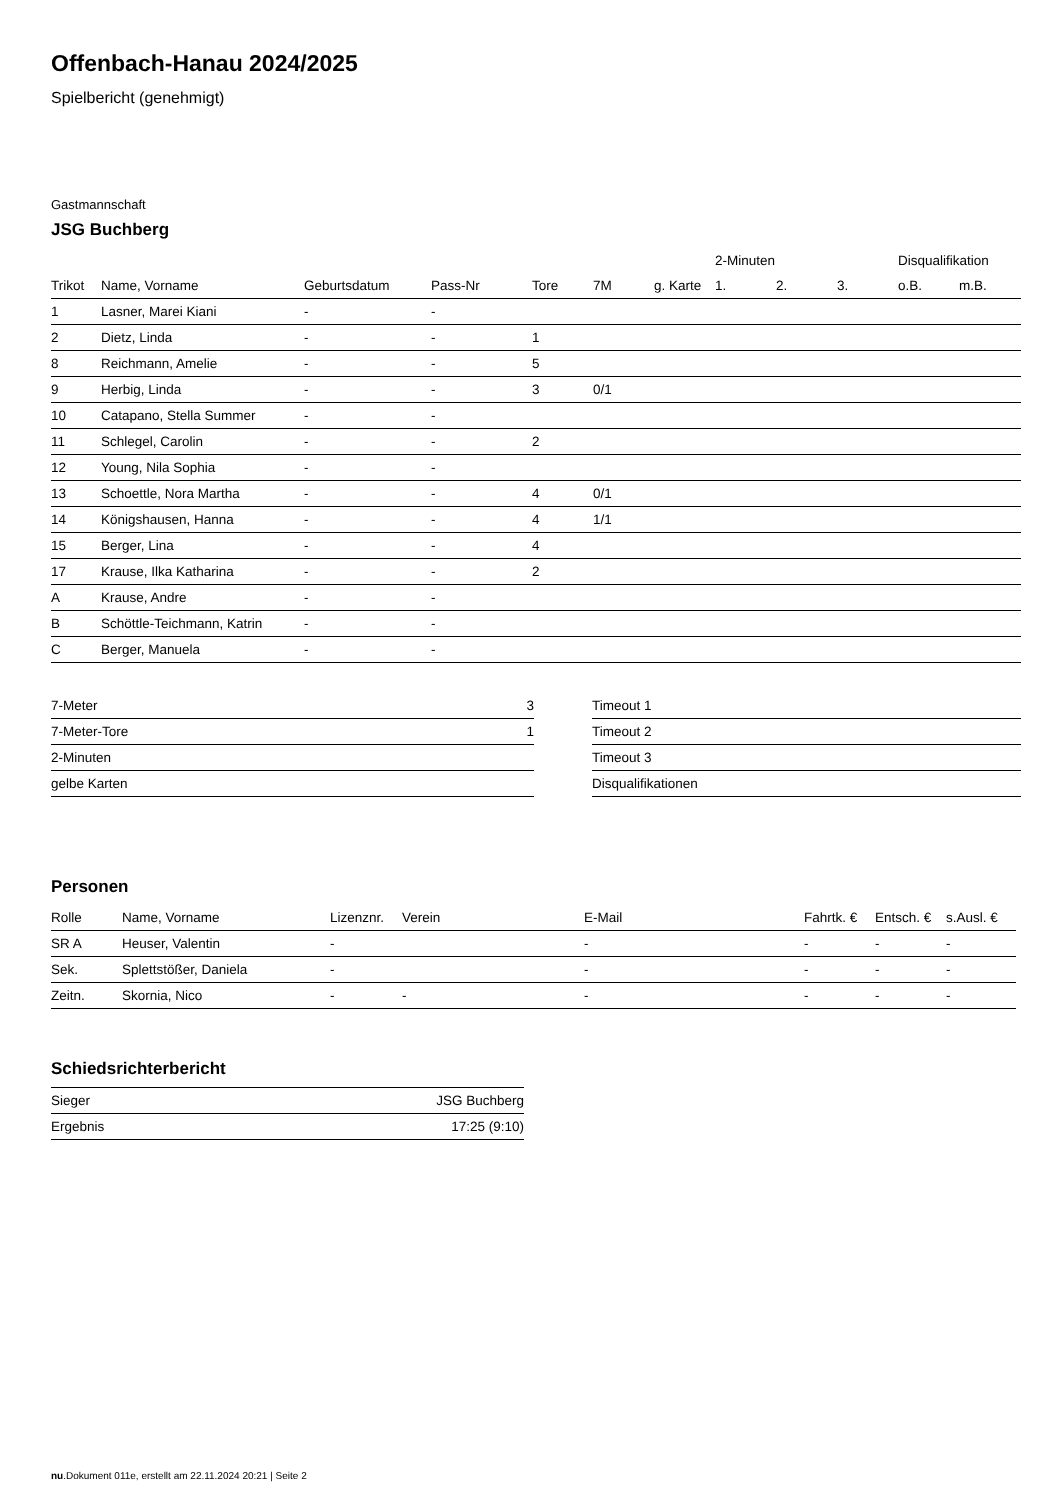Offenbach-Hanau 2024/2025
Spielbericht (genehmigt)
Gastmannschaft
JSG Buchberg
| | | | | | | | 2-Minuten | | | Disqualifikation | |
| --- | --- | --- | --- | --- | --- | --- | --- | --- | --- | --- | --- |
| Trikot | Name, Vorname | Geburtsdatum | Pass-Nr | Tore | 7M | g. Karte | 1. | 2. | 3. | o.B. | m.B. |
| 1 | Lasner, Marei Kiani | - | - | | | | | | | | |
| 2 | Dietz, Linda | - | - | 1 | | | | | | | |
| 8 | Reichmann, Amelie | - | - | 5 | | | | | | | |
| 9 | Herbig, Linda | - | - | 3 | 0/1 | | | | | | |
| 10 | Catapano, Stella Summer | - | - | | | | | | | | |
| 11 | Schlegel, Carolin | - | - | 2 | | | | | | | |
| 12 | Young, Nila Sophia | - | - | | | | | | | | |
| 13 | Schoettle, Nora Martha | - | - | 4 | 0/1 | | | | | | |
| 14 | Königshausen, Hanna | - | - | 4 | 1/1 | | | | | | |
| 15 | Berger, Lina | - | - | 4 | | | | | | | |
| 17 | Krause, Ilka Katharina | - | - | 2 | | | | | | | |
| A | Krause, Andre | - | - | | | | | | | | |
| B | Schöttle-Teichmann, Katrin | - | - | | | | | | | | |
| C | Berger, Manuela | - | - | | | | | | | | |
| 7-Meter | 3 |
| 7-Meter-Tore | 1 |
| 2-Minuten | |
| gelbe Karten | |
| Timeout 1 |
| Timeout 2 |
| Timeout 3 |
| Disqualifikationen |
Personen
| Rolle | Name, Vorname | Lizenznr. | Verein | E-Mail | Fahrtk. € | Entsch. € | s.Ausl. € |
| --- | --- | --- | --- | --- | --- | --- | --- |
| SR A | Heuser, Valentin | - | | - | - | - | - |
| Sek. | Splettstößer, Daniela | - | | - | - | - | - |
| Zeitn. | Skornia, Nico | - | - | - | - | - | - |
Schiedsrichterbericht
| Sieger | JSG Buchberg |
| Ergebnis | 17:25 (9:10) |
nu.Dokument 011e, erstellt am 22.11.2024 20:21 | Seite 2